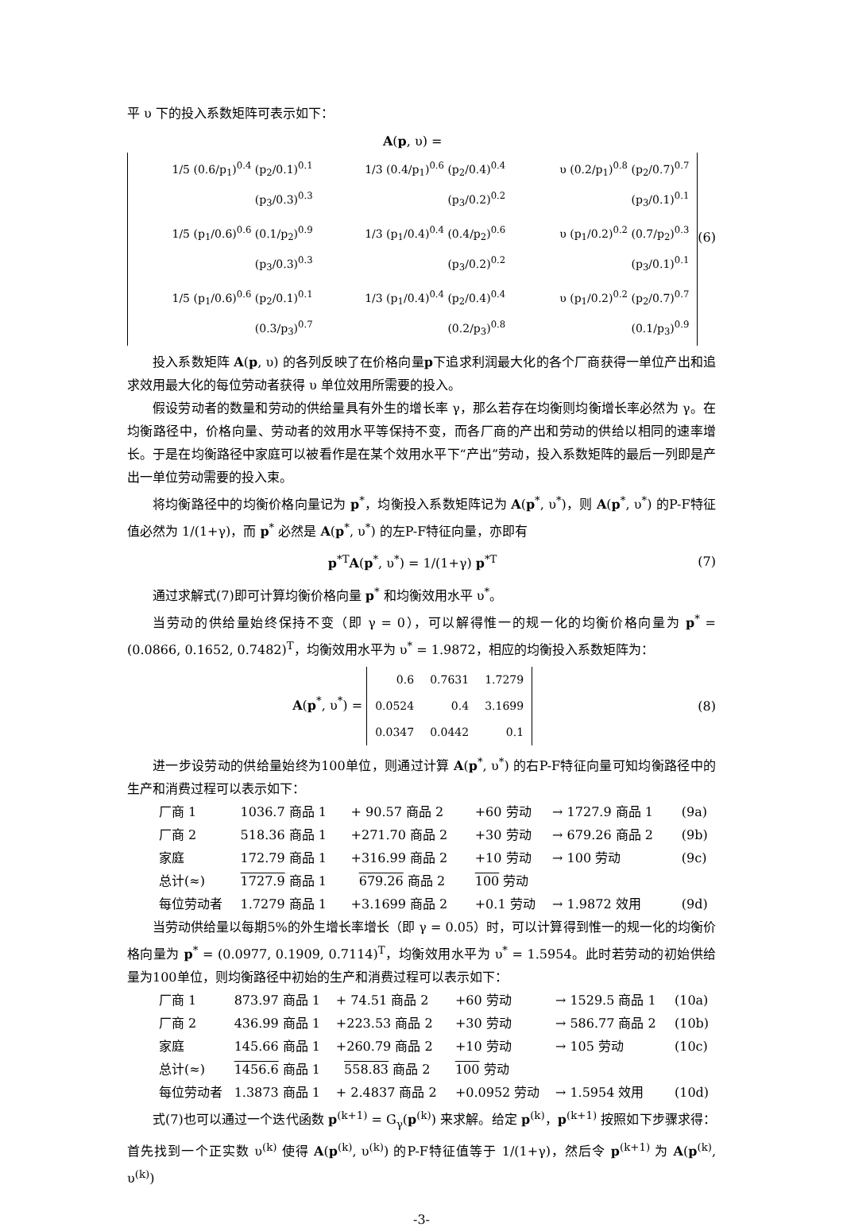平 υ 下的投入系数矩阵可表示如下：
A(p, υ) =
| 1/5 (0.6/p<sub>1</sub>)<sup>0.4</sup> (p<sub>2</sub>/0.1)<sup>0.1</sup> (p<sub>3</sub>/0.3)<sup>0.3</sup> | 1/3 (0.4/p<sub>1</sub>)<sup>0.6</sup> (p<sub>2</sub>/0.4)<sup>0.4</sup> (p<sub>3</sub>/0.2)<sup>0.2</sup> | υ (0.2/p<sub>1</sub>)<sup>0.8</sup> (p<sub>2</sub>/0.7)<sup>0.7</sup> (p<sub>3</sub>/0.1)<sup>0.1</sup> |
| 1/5 (p<sub>1</sub>/0.6)<sup>0.6</sup> (0.1/p<sub>2</sub>)<sup>0.9</sup> (p<sub>3</sub>/0.3)<sup>0.3</sup> | 1/3 (p<sub>1</sub>/0.4)<sup>0.4</sup> (0.4/p<sub>2</sub>)<sup>0.6</sup> (p<sub>3</sub>/0.2)<sup>0.2</sup> | υ (p<sub>1</sub>/0.2)<sup>0.2</sup> (0.7/p<sub>2</sub>)<sup>0.3</sup> (p<sub>3</sub>/0.1)<sup>0.1</sup> |
| 1/5 (p<sub>1</sub>/0.6)<sup>0.6</sup> (p<sub>2</sub>/0.1)<sup>0.1</sup> (0.3/p<sub>3</sub>)<sup>0.7</sup> | 1/3 (p<sub>1</sub>/0.4)<sup>0.4</sup> (p<sub>2</sub>/0.4)<sup>0.4</sup> (0.2/p<sub>3</sub>)<sup>0.8</sup> | υ (p<sub>1</sub>/0.2)<sup>0.2</sup> (p<sub>2</sub>/0.7)<sup>0.7</sup> (0.1/p<sub>3</sub>)<sup>0.9</sup> |
(6)
投入系数矩阵 A(p, υ) 的各列反映了在价格向量p下追求利润最大化的各个厂商获得一单位产出和追求效用最大化的每位劳动者获得 υ 单位效用所需要的投入。
假设劳动者的数量和劳动的供给量具有外生的增长率 γ，那么若存在均衡则均衡增长率必然为 γ。在均衡路径中，价格向量、劳动者的效用水平等保持不变，而各厂商的产出和劳动的供给以相同的速率增长。于是在均衡路径中家庭可以被看作是在某个效用水平下“产出”劳动，投入系数矩阵的最后一列即是产出一单位劳动需要的投入束。
将均衡路径中的均衡价格向量记为 p<sup>*</sup>，均衡投入系数矩阵记为 A(p<sup>*</sup>, υ<sup>*</sup>)，则 A(p<sup>*</sup>, υ<sup>*</sup>) 的P-F特征值必然为 1/(1+γ)，而 p<sup>*</sup> 必然是 A(p<sup>*</sup>, υ<sup>*</sup>) 的左P-F特征向量，亦即有
p<sup>*T</sup>A(p<sup>*</sup>, υ<sup>*</sup>) = 1/(1+γ) p<sup>*T</sup> (7)
通过求解式(7)即可计算均衡价格向量 p<sup>*</sup> 和均衡效用水平 υ<sup>*</sup>。
当劳动的供给量始终保持不变（即 γ = 0），可以解得惟一的规一化的均衡价格向量为 p<sup>*</sup> = (0.0866, 0.1652, 0.7482)<sup>T</sup>，均衡效用水平为 υ<sup>*</sup> = 1.9872，相应的均衡投入系数矩阵为：
A(p<sup>*</sup>, υ<sup>*</sup>) =
| 0.6 | 0.7631 | 1.7279 |
| 0.0524 | 0.4 | 3.1699 |
| 0.0347 | 0.0442 | 0.1 |
(8)
进一步设劳动的供给量始终为100单位，则通过计算 A(p<sup>*</sup>, υ<sup>*</sup>) 的右P-F特征向量可知均衡路径中的生产和消费过程可以表示如下：
| 厂商 1 | 1036.7 商品 1 | + 90.57 商品 2 | +60 劳动 | → 1727.9 商品 1 | (9a) |
| 厂商 2 | 518.36 商品 1 | +271.70 商品 2 | +30 劳动 | → 679.26 商品 2 | (9b) |
| 家庭 | 172.79 商品 1 | +316.99 商品 2 | +10 劳动 | → 100 劳动 | (9c) |
| 总计(≈) | 1727.9 商品 1 | 679.26 商品 2 | 100 劳动 | | |
| 每位劳动者 | 1.7279 商品 1 | +3.1699 商品 2 | +0.1 劳动 | → 1.9872 效用 | (9d) |
当劳动供给量以每期5%的外生增长率增长（即 γ = 0.05）时，可以计算得到惟一的规一化的均衡价格向量为 p<sup>*</sup> = (0.0977, 0.1909, 0.7114)<sup>T</sup>，均衡效用水平为 υ<sup>*</sup> = 1.5954。此时若劳动的初始供给量为100单位，则均衡路径中初始的生产和消费过程可以表示如下：
| 厂商 1 | 873.97 商品 1 | + 74.51 商品 2 | +60 劳动 | → 1529.5 商品 1 | (10a) |
| 厂商 2 | 436.99 商品 1 | +223.53 商品 2 | +30 劳动 | → 586.77 商品 2 | (10b) |
| 家庭 | 145.66 商品 1 | +260.79 商品 2 | +10 劳动 | → 105 劳动 | (10c) |
| 总计(≈) | 1456.6 商品 1 | 558.83 商品 2 | 100 劳动 | | |
| 每位劳动者 | 1.3873 商品 1 | + 2.4837 商品 2 | +0.0952 劳动 | → 1.5954 效用 | (10d) |
式(7)也可以通过一个迭代函数 p<sup>(k+1)</sup> = G<sub>γ</sub>(p<sup>(k)</sup>) 来求解。给定 p<sup>(k)</sup>，p<sup>(k+1)</sup> 按照如下步骤求得：首先找到一个正实数 υ<sup>(k)</sup> 使得 A(p<sup>(k)</sup>, υ<sup>(k)</sup>) 的P-F特征值等于 1/(1+γ)，然后令 p<sup>(k+1)</sup> 为 A(p<sup>(k)</sup>, υ<sup>(k)</sup>)
-3-